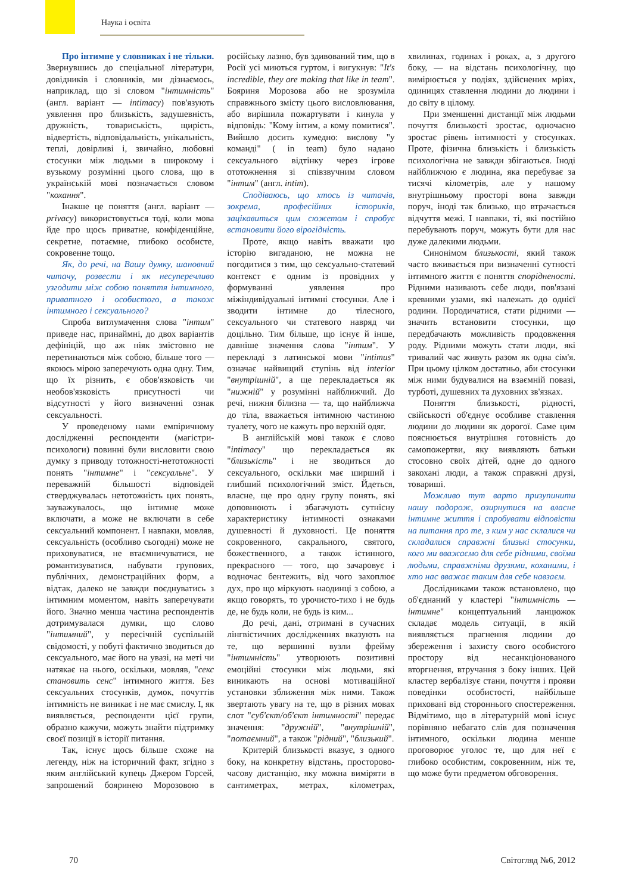Наука і освіта
Про інтимне у словниках і не тільки. Звернувшись до спеціальної літератури, довідників і словників, ми дізнаємось, наприклад, що зі словом "інтимність" (англ. варіант — intimacy) пов'язують уявлення про близькість, задушевність, дружність, товариськість, щирість, відвертість, відповідальність, унікальність, теплі, довірливі і, звичайно, любовні стосунки між людьми в широкому і вузькому розумінні цього слова, що в українській мові позначається словом "кохання".
Інакше це поняття (англ. варіант — privacy) використовується тоді, коли мова йде про щось приватне, конфіденційне, секретне, потаємне, глибоко особисте, сокровенне тощо.
Як, до речі, на Вашу думку, шановний читачу, розвести і як несуперечливо узгодити між собою поняття інтимного, приватного і особистого, а також інтимного і сексуального?
Спроба витлумачення слова "інтим" приведе нас, принаймні, до двох варіантів дефініцій, що аж ніяк змістовно не перетинаються між собою, більше того — якоюсь мірою заперечують одна одну. Тим, що їх різнить, є обов'язковість чи необов'язковість присутності чи відсутності у його визначенні ознак сексуальності.
У проведеному нами емпіричному дослідженні респонденти (магістри-психологи) повинні були висловити свою думку з приводу тотожності-нетотожності понять "інтимне" і "сексуальне". У переважній більшості відповідей стверджувалась нетотожність цих понять, зауважувалось, що інтимне може включати, а може не включати в себе сексуальний компонент. І навпаки, мовляв, сексуальність (особливо сьогодні) може не приховуватися, не втаємничуватися, не романтизуватися, набувати групових, публічних, демонстраційних форм, а відтак, далеко не завжди поєднуватись з інтимним моментом, навіть заперечувати його. Значно менша частина респондентів дотримувалася думки, що слово "інтимний", у пересічній суспільній свідомості, у побуті фактично зводиться до сексуального, має його на увазі, на меті чи натякає на нього, оскільки, мовляв, "секс становить сенс" інтимного життя. Без сексуальних стосунків, думок, почуттів інтимність не виникає і не має смислу. І, як виявляється, респонденти цієї групи, образно кажучи, можуть знайти підтримку своєї позиції в історії питання.
Так, існує щось більше схоже на легенду, ніж на історичний факт, згідно з яким англійський купець Джером Горсей, запрошений бояринею Морозовою в російську лазню, був здивований тим, що в Росії усі миються гуртом, і вигукнув: "It's incredible, they are making that like in team". Бояриня Морозова або не зрозуміла справжнього змісту цього висловлювання, або вирішила пожартувати і кинула у відповідь: "Кому інтим, а кому помитися". Вийшло досить кумедно: вислову "у команді" ( in team) було надано сексуального відтінку через ігрове ототожнення зі співзвучним словом "інтим" (англ. intim).
Сподіваюсь, що хтось із читачів, зокрема, професійних істориків, зацікавиться цим сюжетом і спробує встановити його вірогідність.
Проте, якщо навіть вважати цю історію вигаданою, не можна не погодитися з тим, що сексуально-статевий контекст є одним із провідних у формуванні уявлення про міжіндивідуальні інтимні стосунки. Але і зводити інтимне до тілесного, сексуального чи статевого навряд чи доцільно. Тим більше, що існує й інше, давніше значення слова "інтим". У перекладі з латинської мови "intimus" означає найвищий ступінь від interior "внутрішній", а ще перекладається як "нижній" у розумінні найближчий. До речі, нижня білизна — та, що найближча до тіла, вважається інтимною частиною туалету, чого не кажуть про верхній одяг.
В англійській мові також є слово "intimacy" що перекладається як "близькість" і не зводиться до сексуального, оскільки має ширший і глибший психологічний зміст. Йдеться, власне, ще про одну групу понять, які доповнюють і збагачують сутнісну характеристику інтимності ознаками душевності й духовності. Це поняття сокровенного, сакрального, святого, божественного, а також істинного, прекрасного — того, що зачаровує і водночас бентежить, від чого захоплює дух, про що міркують наодинці з собою, а якщо говорять, то урочисто-тихо і не будь де, не будь коли, не будь із ким...
До речі, дані, отримані в сучасних лінгвістичних дослідженнях вказують на те, що вершинні вузли фрейму "інтимність" утворюють позитивні емоційні стосунки між людьми, які виникають на основі мотиваційної установки зближення між ними. Також звертають увагу на те, що в різних мовах слот "суб'єкт/об'єкт інтимності" передає значення: "дружній", "внутрішній", "потаємний", а також "рідний", "близький".
Критерій близькості вказує, з одного боку, на конкретну відстань, просторово-часову дистанцію, яку можна виміряти в сантиметрах, метрах, кілометрах, хвилинах, годинах і роках, а, з другого боку, — на відстань психологічну, що вимірюється у подіях, здійснених мріях, одиницях ставлення людини до людини і до світу в цілому.
При зменшенні дистанції між людьми почуття близькості зростає, одночасно зростає рівень інтимності у стосунках. Проте, фізична близькість і близькість психологічна не завжди збігаються. Іноді найближчою є людина, яка перебуває за тисячі кілометрів, але у нашому внутрішньому просторі вона завжди поруч, іноді так близько, що втрачається відчуття межі. І навпаки, ті, які постійно перебувають поруч, можуть бути для нас дуже далекими людьми.
Синонімом близькості, який також часто вживається при визначенні сутності інтимного життя є поняття спорідненості. Рідними називають себе люди, пов'язані кревними узами, які належать до однієї родини. Породичатися, стати рідними — значить встановити стосунки, що передбачають можливість продовження роду. Рідними можуть стати люди, які тривалий час живуть разом як одна сім'я. При цьому цілком достатньо, аби стосунки між ними будувалися на взаємній повазі, турботі, душевних та духовних зв'язках.
Поняття близькості, рідності, свійськості об'єднує особливе ставлення людини до людини як дорогої. Саме цим пояснюється внутрішня готовність до самопожертви, яку виявляють батьки стосовно своїх дітей, одне до одного закохані люди, а також справжні друзі, товариші.
Можливо тут варто призупинити нашу подорож, озирнутися на власне інтимне життя і спробувати відповісти на питання про те, з ким у нас склалися чи складалися справжні близькі стосунки, кого ми вважаємо для себе рідними, своїми людьми, справжніми друзями, коханими, і хто нас вважає таким для себе навзаєм.
Дослідниками також встановлено, що об'єднаний у кластері "інтимність — інтимне" концептуальний ланцюжок складає модель ситуації, в якій виявляється прагнення людини до збереження і захисту свого особистого простору від несанкціонованого вторгнення, втручання з боку інших. Цей кластер вербалізує стани, почуття і прояви поведінки особистості, найбільше приховані від стороннього спостереження. Відмітимо, що в літературній мові існує порівняно небагато слів для позначення інтимного, оскільки людина менше проговорює уголос те, що для неї є глибоко особистим, сокровенним, ніж те, що може бути предметом обговорення.
70 Світогляд №6, 2012